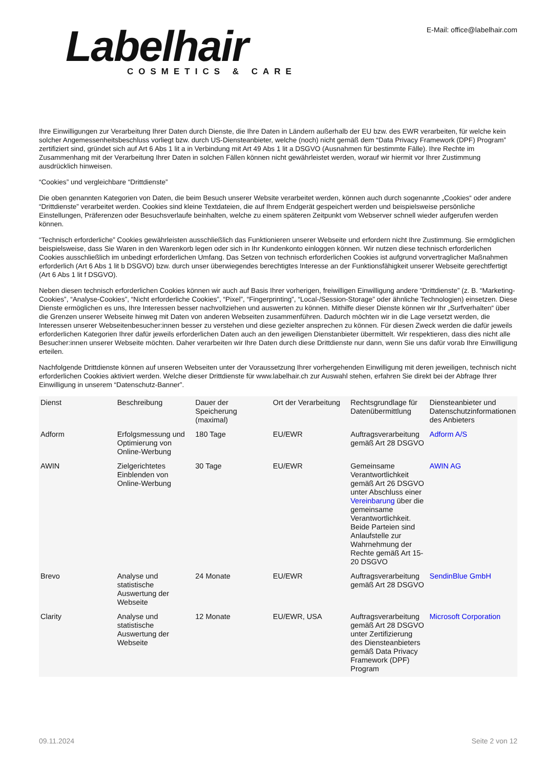Labelhair
COSMETICS & CARE
E-Mail: office@labelhair.com
Ihre Einwilligungen zur Verarbeitung Ihrer Daten durch Dienste, die Ihre Daten in Ländern außerhalb der EU bzw. des EWR verarbeiten, für welche kein solcher Angemessenheitsbeschluss vorliegt bzw. durch US-Diensteanbieter, welche (noch) nicht gemäß dem “Data Privacy Framework (DPF) Program” zertifiziert sind, gründet sich auf Art 6 Abs 1 lit a in Verbindung mit Art 49 Abs 1 lit a DSGVO (Ausnahmen für bestimmte Fälle). Ihre Rechte im Zusammenhang mit der Verarbeitung Ihrer Daten in solchen Fällen können nicht gewährleistet werden, worauf wir hiermit vor Ihrer Zustimmung ausdrücklich hinweisen.
“Cookies” und vergleichbare “Drittdienste”
Die oben genannten Kategorien von Daten, die beim Besuch unserer Website verarbeitet werden, können auch durch sogenannte „Cookies“ oder andere “Drittdienste” verarbeitet werden. Cookies sind kleine Textdateien, die auf Ihrem Endgerät gespeichert werden und beispielsweise persönliche Einstellungen, Präferenzen oder Besuchsverlaufe beinhalten, welche zu einem späteren Zeitpunkt vom Webserver schnell wieder aufgerufen werden können.
“Technisch erforderliche” Cookies gewährleisten ausschließlich das Funktionieren unserer Webseite und erfordern nicht Ihre Zustimmung. Sie ermöglichen beispielsweise, dass Sie Waren in den Warenkorb legen oder sich in Ihr Kundenkonto einloggen können. Wir nutzen diese technisch erforderlichen Cookies ausschließlich im unbedingt erforderlichen Umfang. Das Setzen von technisch erforderlichen Cookies ist aufgrund vorvertraglicher Maßnahmen erforderlich (Art 6 Abs 1 lit b DSGVO) bzw. durch unser überwiegendes berechtigtes Interesse an der Funktionsfähigkeit unserer Webseite gerechtfertigt (Art 6 Abs 1 lit f DSGVO).
Neben diesen technisch erforderlichen Cookies können wir auch auf Basis Ihrer vorherigen, freiwilligen Einwilligung andere “Drittdienste” (z. B. “Marketing-Cookies”, “Analyse-Cookies”, “Nicht erforderliche Cookies”, “Pixel”, “Fingerprinting”, “Local-/Session-Storage” oder ähnliche Technologien) einsetzen. Diese Dienste ermöglichen es uns, Ihre Interessen besser nachvollziehen und auswerten zu können. Mithilfe dieser Dienste können wir Ihr „Surfverhalten“ über die Grenzen unserer Webseite hinweg mit Daten von anderen Webseiten zusammenführen. Dadurch möchten wir in die Lage versetzt werden, die Interessen unserer Webseitenbesucher:innen besser zu verstehen und diese gezielter ansprechen zu können. Für diesen Zweck werden die dafür jeweils erforderlichen Kategorien Ihrer dafür jeweils erforderlichen Daten auch an den jeweiligen Dienstanbieter übermittelt. Wir respektieren, dass dies nicht alle Besucher:innen unserer Webseite möchten. Daher verarbeiten wir Ihre Daten durch diese Drittdienste nur dann, wenn Sie uns dafür vorab Ihre Einwilligung erteilen.
Nachfolgende Drittdienste können auf unseren Webseiten unter der Voraussetzung Ihrer vorhergehenden Einwilligung mit deren jeweiligen, technisch nicht erforderlichen Cookies aktiviert werden. Welche dieser Drittdienste für www.labelhair.ch zur Auswahl stehen, erfahren Sie direkt bei der Abfrage Ihrer Einwilligung in unserem “Datenschutz-Banner”.
| Dienst | Beschreibung | Dauer der Speicherung (maximal) | Ort der Verarbeitung | Rechtsgrundlage für Datenübermittlung | Diensteanbieter und Datenschutzinformationen des Anbieters |
| --- | --- | --- | --- | --- | --- |
| Adform | Erfolgsmessung und Optimierung von Online-Werbung | 180 Tage | EU/EWR | Auftragsverarbeitung gemäß Art 28 DSGVO | Adform A/S |
| AWIN | Zielgerichtetes Einblenden von Online-Werbung | 30 Tage | EU/EWR | Gemeinsame Verantwortlichkeit gemäß Art 26 DSGVO unter Abschluss einer Vereinbarung über die gemeinsame Verantwortlichkeit. Beide Parteien sind Anlaufstelle zur Wahrnehmung der Rechte gemäß Art 15-20 DSGVO | AWIN AG |
| Brevo | Analyse und statistische Auswertung der Webseite | 24 Monate | EU/EWR | Auftragsverarbeitung gemäß Art 28 DSGVO | SendinBlue GmbH |
| Clarity | Analyse und statistische Auswertung der Webseite | 12 Monate | EU/EWR, USA | Auftragsverarbeitung gemäß Art 28 DSGVO unter Zertifizierung des Diensteanbieters gemäß Data Privacy Framework (DPF) Program | Microsoft Corporation |
09.11.2024 Seite 2 von 12